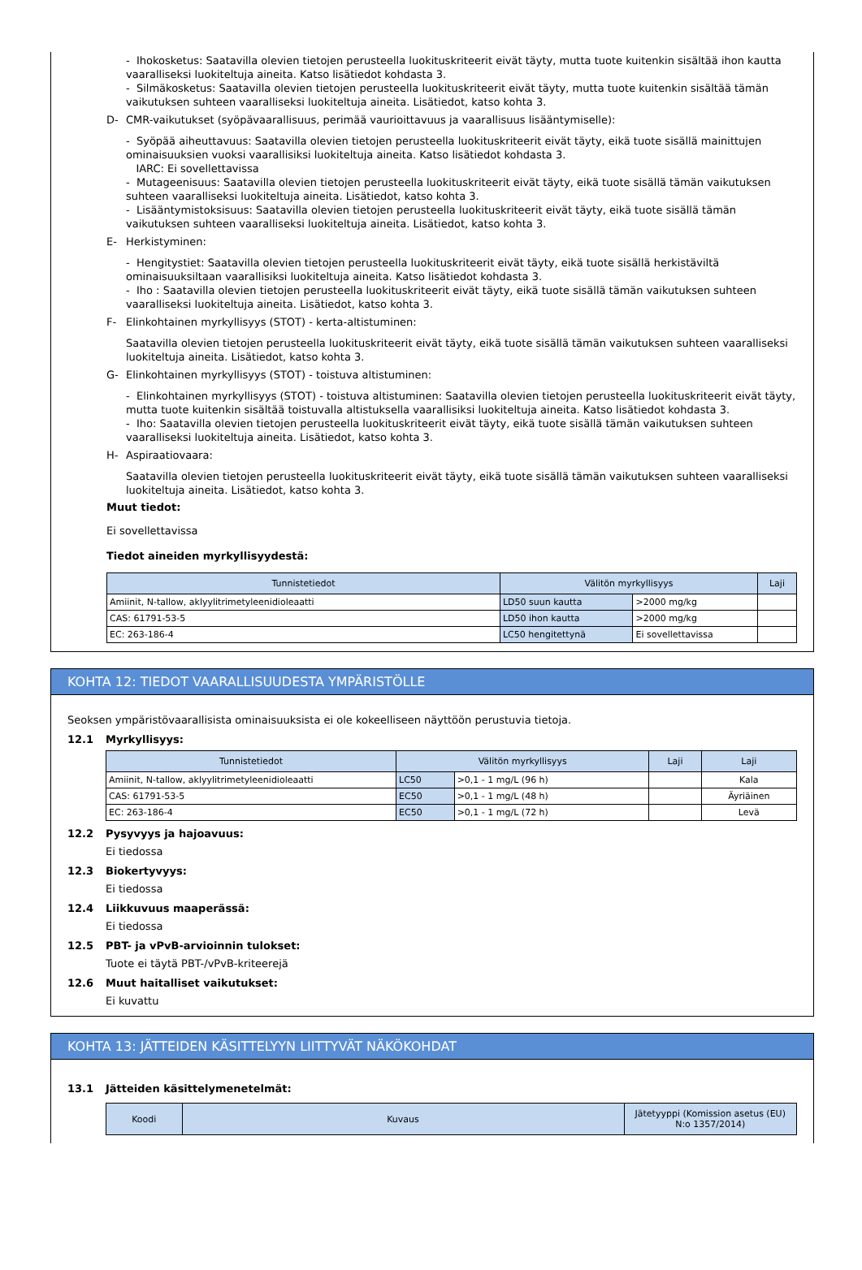- Ihokosketus: Saatavilla olevien tietojen perusteella luokituskriteerit eivät täyty, mutta tuote kuitenkin sisältää ihon kautta vaaralliseksi luokiteltuja aineita. Katso lisätiedot kohdasta 3.
- Silmäkosketus: Saatavilla olevien tietojen perusteella luokituskriteerit eivät täyty, mutta tuote kuitenkin sisältää tämän vaikutuksen suhteen vaaralliseksi luokiteltuja aineita. Lisätiedot, katso kohta 3.
D- CMR-vaikutukset (syöpävaarallisuus, perimää vaurioittavuus ja vaarallisuus lisääntymiselle):
- Syöpää aiheuttavuus: Saatavilla olevien tietojen perusteella luokituskriteerit eivät täyty, eikä tuote sisällä mainittujen ominaisuuksien vuoksi vaarallisiksi luokiteltuja aineita. Katso lisätiedot kohdasta 3.
IARC: Ei sovellettavissa
- Mutageenisuus: Saatavilla olevien tietojen perusteella luokituskriteerit eivät täyty, eikä tuote sisällä tämän vaikutuksen suhteen vaaralliseksi luokiteltuja aineita. Lisätiedot, katso kohta 3.
- Lisääntymistoksisuus: Saatavilla olevien tietojen perusteella luokituskriteerit eivät täyty, eikä tuote sisällä tämän vaikutuksen suhteen vaaralliseksi luokiteltuja aineita. Lisätiedot, katso kohta 3.
E- Herkistyminen:
- Hengitystiet: Saatavilla olevien tietojen perusteella luokituskriteerit eivät täyty, eikä tuote sisällä herkistäviltä ominaisuuksiltaan vaarallisiksi luokiteltuja aineita. Katso lisätiedot kohdasta 3.
- Iho : Saatavilla olevien tietojen perusteella luokituskriteerit eivät täyty, eikä tuote sisällä tämän vaikutuksen suhteen vaaralliseksi luokiteltuja aineita. Lisätiedot, katso kohta 3.
F- Elinkohtainen myrkyllisyys (STOT) - kerta-altistuminen:
Saatavilla olevien tietojen perusteella luokituskriteerit eivät täyty, eikä tuote sisällä tämän vaikutuksen suhteen vaaralliseksi luokiteltuja aineita. Lisätiedot, katso kohta 3.
G- Elinkohtainen myrkyllisyys (STOT) - toistuva altistuminen:
- Elinkohtainen myrkyllisyys (STOT) - toistuva altistuminen: Saatavilla olevien tietojen perusteella luokituskriteerit eivät täyty, mutta tuote kuitenkin sisältää toistuvalla altistuksella vaarallisiksi luokiteltuja aineita. Katso lisätiedot kohdasta 3.
- Iho: Saatavilla olevien tietojen perusteella luokituskriteerit eivät täyty, eikä tuote sisällä tämän vaikutuksen suhteen vaaralliseksi luokiteltuja aineita. Lisätiedot, katso kohta 3.
H- Aspiraatiovaara:
Saatavilla olevien tietojen perusteella luokituskriteerit eivät täyty, eikä tuote sisällä tämän vaikutuksen suhteen vaaralliseksi luokiteltuja aineita. Lisätiedot, katso kohta 3.
Muut tiedot:
Ei sovellettavissa
Tiedot aineiden myrkyllisyydestä:
| Tunnistetiedot | Välitön myrkyllisyys | | Laji |
| --- | --- | --- | --- |
| Amiinit, N-tallow, aklyylitrimetyleenidioleaatti | LD50 suun kautta | >2000 mg/kg | |
| CAS: 61791-53-5 | LD50 ihon kautta | >2000 mg/kg | |
| EC: 263-186-4 | LC50 hengitettynä | Ei sovellettavissa | |
KOHTA 12: TIEDOT VAARALLISUUDESTA YMPÄRISTÖLLE
Seoksen ympäristövaarallisista ominaisuuksista ei ole kokeelliseen näyttöön perustuvia tietoja.
12.1 Myrkyllisyys:
| Tunnistetiedot | Välitön myrkyllisyys | | Laji | Laji |
| --- | --- | --- | --- | --- |
| Amiinit, N-tallow, aklyylitrimetyleenidioleaatti | LC50 | >0,1 - 1 mg/L (96 h) | | Kala |
| CAS: 61791-53-5 | EC50 | >0,1 - 1 mg/L (48 h) | | Äyriäinen |
| EC: 263-186-4 | EC50 | >0,1 - 1 mg/L (72 h) | | Levä |
12.2 Pysyvyys ja hajoavuus:
Ei tiedossa
12.3 Biokertyvyys:
Ei tiedossa
12.4 Liikkuvuus maaperässä:
Ei tiedossa
12.5 PBT- ja vPvB-arvioinnin tulokset:
Tuote ei täytä PBT-/vPvB-kriteerejä
12.6 Muut haitalliset vaikutukset:
Ei kuvattu
KOHTA 13: JÄTTEIDEN KÄSITTELYYN LIITTYVÄT NÄKÖKOHDAT
13.1 Jätteiden käsittelymenetelmät:
| Koodi | Kuvaus | Jätetyyppi (Komission asetus (EU) N:o 1357/2014) |
| --- | --- | --- |